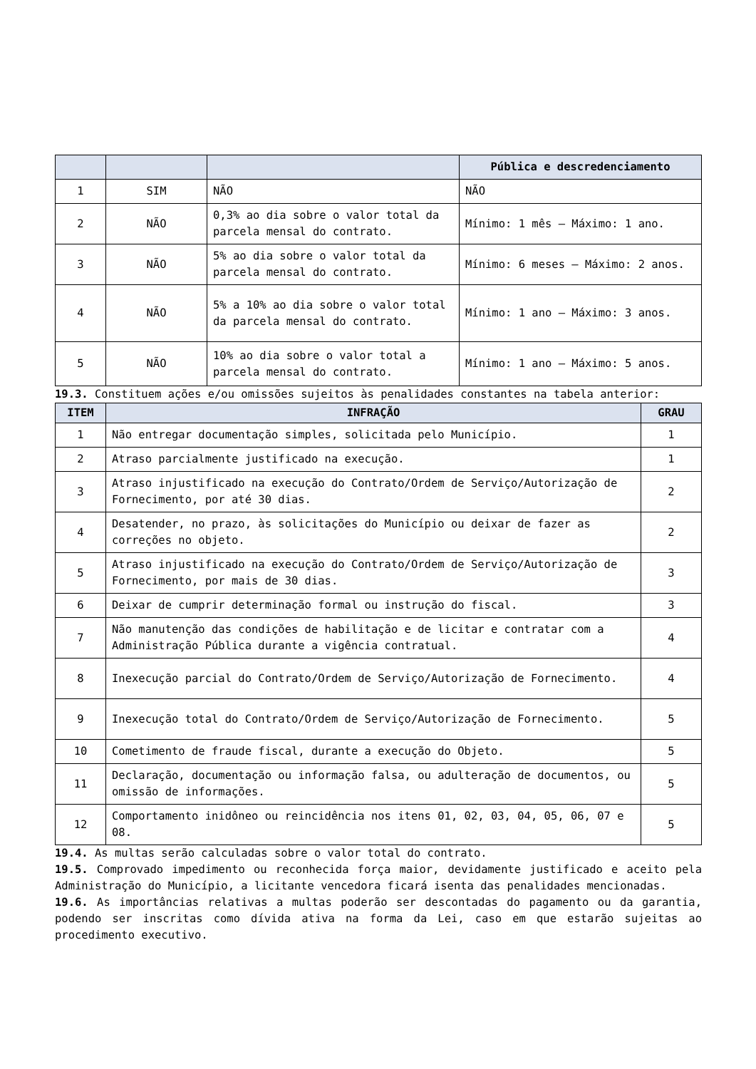| | | | Pública e descredenciamento |
| --- | --- | --- | --- |
| 1 | SIM | NÃO | NÃO |
| 2 | NÃO | 0,3% ao dia sobre o valor total da parcela mensal do contrato. | Mínimo: 1 mês – Máximo: 1 ano. |
| 3 | NÃO | 5% ao dia sobre o valor total da parcela mensal do contrato. | Mínimo: 6 meses – Máximo: 2 anos. |
| 4 | NÃO | 5% a 10% ao dia sobre o valor total da parcela mensal do contrato. | Mínimo: 1 ano – Máximo: 3 anos. |
| 5 | NÃO | 10% ao dia sobre o valor total a parcela mensal do contrato. | Mínimo: 1 ano – Máximo: 5 anos. |
19.3. Constituem ações e/ou omissões sujeitos às penalidades constantes na tabela anterior:
| ITEM | INFRAÇÃO | GRAU |
| --- | --- | --- |
| 1 | Não entregar documentação simples, solicitada pelo Município. | 1 |
| 2 | Atraso parcialmente justificado na execução. | 1 |
| 3 | Atraso injustificado na execução do Contrato/Ordem de Serviço/Autorização de Fornecimento, por até 30 dias. | 2 |
| 4 | Desatender, no prazo, às solicitações do Município ou deixar de fazer as correções no objeto. | 2 |
| 5 | Atraso injustificado na execução do Contrato/Ordem de Serviço/Autorização de Fornecimento, por mais de 30 dias. | 3 |
| 6 | Deixar de cumprir determinação formal ou instrução do fiscal. | 3 |
| 7 | Não manutenção das condições de habilitação e de licitar e contratar com a Administração Pública durante a vigência contratual. | 4 |
| 8 | Inexecução parcial do Contrato/Ordem de Serviço/Autorização de Fornecimento. | 4 |
| 9 | Inexecução total do Contrato/Ordem de Serviço/Autorização de Fornecimento. | 5 |
| 10 | Cometimento de fraude fiscal, durante a execução do Objeto. | 5 |
| 11 | Declaração, documentação ou informação falsa, ou adulteração de documentos, ou omissão de informações. | 5 |
| 12 | Comportamento inidôneo ou reincidência nos itens 01, 02, 03, 04, 05, 06, 07 e 08. | 5 |
19.4. As multas serão calculadas sobre o valor total do contrato.
19.5. Comprovado impedimento ou reconhecida força maior, devidamente justificado e aceito pela Administração do Município, a licitante vencedora ficará isenta das penalidades mencionadas.
19.6. As importâncias relativas a multas poderão ser descontadas do pagamento ou da garantia, podendo ser inscritas como dívida ativa na forma da Lei, caso em que estarão sujeitas ao procedimento executivo.